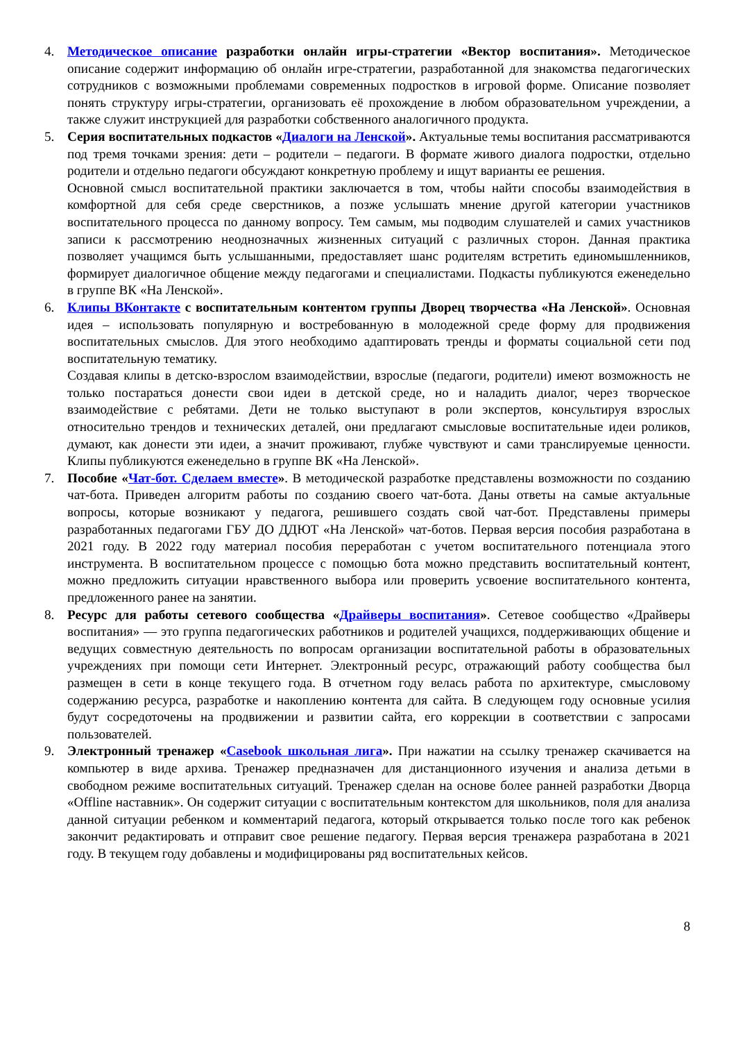4. Методическое описание разработки онлайн игры-стратегии «Вектор воспитания». Методическое описание содержит информацию об онлайн игре-стратегии, разработанной для знакомства педагогических сотрудников с возможными проблемами современных подростков в игровой форме. Описание позволяет понять структуру игры-стратегии, организовать её прохождение в любом образовательном учреждении, а также служит инструкцией для разработки собственного аналогичного продукта.
5. Серия воспитательных подкастов «Диалоги на Ленской». Актуальные темы воспитания рассматриваются под тремя точками зрения: дети – родители – педагоги. В формате живого диалога подростки, отдельно родители и отдельно педагоги обсуждают конкретную проблему и ищут варианты ее решения.
Основной смысл воспитательной практики заключается в том, чтобы найти способы взаимодействия в комфортной для себя среде сверстников, а позже услышать мнение другой категории участников воспитательного процесса по данному вопросу. Тем самым, мы подводим слушателей и самих участников записи к рассмотрению неоднозначных жизненных ситуаций с различных сторон. Данная практика позволяет учащимся быть услышанными, предоставляет шанс родителям встретить единомышленников, формирует диалогичное общение между педагогами и специалистами. Подкасты публикуются еженедельно в группе ВК «На Ленской».
6. Клипы ВКонтакте с воспитательным контентом группы Дворец творчества «На Ленской». Основная идея – использовать популярную и востребованную в молодежной среде форму для продвижения воспитательных смыслов. Для этого необходимо адаптировать тренды и форматы социальной сети под воспитательную тематику.
Создавая клипы в детско-взрослом взаимодействии, взрослые (педагоги, родители) имеют возможность не только постараться донести свои идеи в детской среде, но и наладить диалог, через творческое взаимодействие с ребятами. Дети не только выступают в роли экспертов, консультируя взрослых относительно трендов и технических деталей, они предлагают смысловые воспитательные идеи роликов, думают, как донести эти идеи, а значит проживают, глубже чувствуют и сами транслируемые ценности. Клипы публикуются еженедельно в группе ВК «На Ленской».
7. Пособие «Чат-бот. Сделаем вместе». В методической разработке представлены возможности по созданию чат-бота. Приведен алгоритм работы по созданию своего чат-бота. Даны ответы на самые актуальные вопросы, которые возникают у педагога, решившего создать свой чат-бот. Представлены примеры разработанных педагогами ГБУ ДО ДДЮТ «На Ленской» чат-ботов. Первая версия пособия разработана в 2021 году. В 2022 году материал пособия переработан с учетом воспитательного потенциала этого инструмента. В воспитательном процессе с помощью бота можно представить воспитательный контент, можно предложить ситуации нравственного выбора или проверить усвоение воспитательного контента, предложенного ранее на занятии.
8. Ресурс для работы сетевого сообщества «Драйверы воспитания». Сетевое сообщество «Драйверы воспитания» — это группа педагогических работников и родителей учащихся, поддерживающих общение и ведущих совместную деятельность по вопросам организации воспитательной работы в образовательных учреждениях при помощи сети Интернет. Электронный ресурс, отражающий работу сообщества был размещен в сети в конце текущего года. В отчетном году велась работа по архитектуре, смысловому содержанию ресурса, разработке и накоплению контента для сайта. В следующем году основные усилия будут сосредоточены на продвижении и развитии сайта, его коррекции в соответствии с запросами пользователей.
9. Электронный тренажер «Casebook школьная лига». При нажатии на ссылку тренажер скачивается на компьютер в виде архива. Тренажер предназначен для дистанционного изучения и анализа детьми в свободном режиме воспитательных ситуаций. Тренажер сделан на основе более ранней разработки Дворца «Offline наставник». Он содержит ситуации с воспитательным контекстом для школьников, поля для анализа данной ситуации ребенком и комментарий педагога, который открывается только после того как ребенок закончит редактировать и отправит свое решение педагогу. Первая версия тренажера разработана в 2021 году. В текущем году добавлены и модифицированы ряд воспитательных кейсов.
8